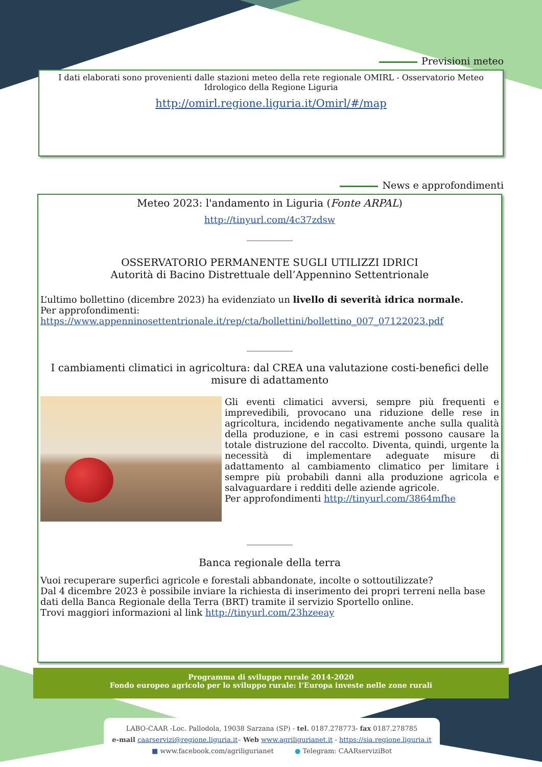Previsioni meteo
I dati elaborati sono provenienti dalle stazioni meteo della rete regionale OMIRL - Osservatorio Meteo Idrologico della Regione Liguria
http://omirl.regione.liguria.it/Omirl/#/map
News e approfondimenti
Meteo 2023: l'andamento in Liguria (Fonte ARPAL)
http://tinyurl.com/4c37zdsw
__________
OSSERVATORIO PERMANENTE SUGLI UTILIZZI IDRICI
Autorità di Bacino Distrettuale dell’Appennino Settentrionale
L’ultimo bollettino (dicembre 2023) ha evidenziato un livello di severità idrica normale.
Per approfondimenti:
https://www.appenninosettentrionale.it/rep/cta/bollettini/bollettino_007_07122023.pdf
__________
I cambiamenti climatici in agricoltura: dal CREA una valutazione costi-benefici delle misure di adattamento
Gli eventi climatici avversi, sempre più frequenti e imprevedibili, provocano una riduzione delle rese in agricoltura, incidendo negativamente anche sulla qualità della produzione, e in casi estremi possono causare la totale distruzione del raccolto. Diventa, quindi, urgente la necessità di implementare adeguate misure di adattamento al cambiamento climatico per limitare i sempre più probabili danni alla produzione agricola e salvaguardare i redditi delle aziende agricole.
Per approfondimenti http://tinyurl.com/3864mfhe
__________
Banca regionale della terra
Vuoi recuperare superfici agricole e forestali abbandonate, incolte o sottoutilizzate?
Dal 4 dicembre 2023 è possibile inviare la richiesta di inserimento dei propri terreni nella base dati della Banca Regionale della Terra (BRT) tramite il servizio Sportello online.
Trovi maggiori informazioni al link http://tinyurl.com/23hzeeay
Programma di sviluppo rurale 2014-2020
Fondo europeo agricolo per lo sviluppo rurale: l’Europa investe nelle zone rurali
LABO-CAAR -Loc. Pallodola, 19038 Sarzana (SP) - tel. 0187.278773- fax 0187.278785
e-mail caarservizi@regione.liguria.it– Web www.agriligurianet.it - https://sia.regione.liguria.it
■ www.facebook.com/agriligurianet ● Telegram: CAARserviziBot